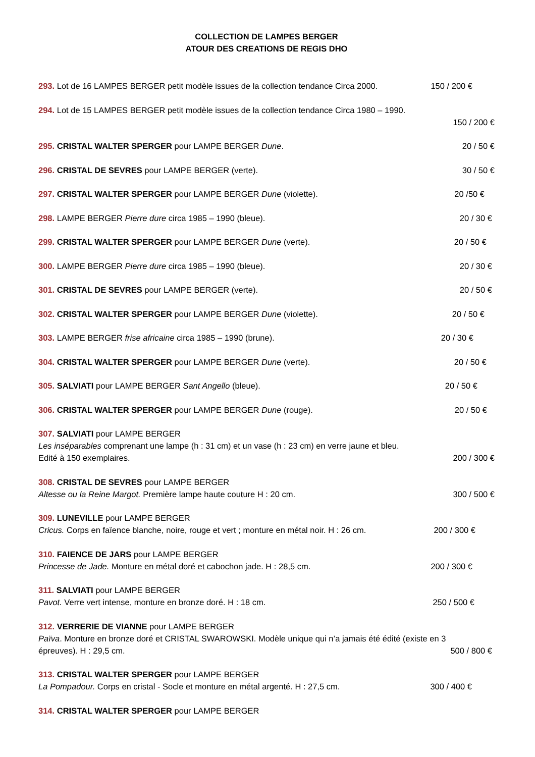COLLECTION DE LAMPES BERGER
ATOUR DES CREATIONS DE REGIS DHO
293. Lot de 16 LAMPES BERGER petit modèle issues de la collection tendance Circa 2000.
150 / 200 €
294. Lot de 15 LAMPES BERGER petit modèle issues de la collection tendance Circa 1980 – 1990.
150 / 200 €
295. CRISTAL WALTER SPERGER pour LAMPE BERGER Dune.
20 / 50 €
296. CRISTAL DE SEVRES pour LAMPE BERGER (verte).
30 / 50 €
297. CRISTAL WALTER SPERGER pour LAMPE BERGER Dune (violette).
20 /50 €
298. LAMPE BERGER Pierre dure circa 1985 – 1990 (bleue).
20 / 30 €
299. CRISTAL WALTER SPERGER pour LAMPE BERGER Dune (verte).
20 / 50 €
300. LAMPE BERGER Pierre dure circa 1985 – 1990 (bleue).
20 / 30 €
301. CRISTAL DE SEVRES pour LAMPE BERGER (verte).
20 / 50 €
302. CRISTAL WALTER SPERGER pour LAMPE BERGER Dune (violette).
20 / 50 €
303. LAMPE BERGER frise africaine circa 1985 – 1990 (brune).
20 / 30 €
304. CRISTAL WALTER SPERGER pour LAMPE BERGER Dune (verte).
20 / 50 €
305. SALVIATI pour LAMPE BERGER Sant Angello (bleue).
20 / 50 €
306. CRISTAL WALTER SPERGER pour LAMPE BERGER Dune (rouge).
20 / 50 €
307. SALVIATI pour LAMPE BERGER
Les inséparables comprenant une lampe (h : 31 cm) et un vase (h : 23 cm) en verre jaune et bleu.
Edité à 150 exemplaires.
200 / 300 €
308. CRISTAL DE SEVRES pour LAMPE BERGER
Altesse ou la Reine Margot. Première lampe haute couture H : 20 cm.
300 / 500 €
309. LUNEVILLE pour LAMPE BERGER
Cricus. Corps en faïence blanche, noire, rouge et vert ; monture en métal noir. H : 26 cm.
200 / 300 €
310. FAIENCE DE JARS pour LAMPE BERGER
Princesse de Jade. Monture en métal doré et cabochon jade. H : 28,5 cm.
200 / 300 €
311. SALVIATI pour LAMPE BERGER
Pavot. Verre vert intense, monture en bronze doré. H : 18 cm.
250 / 500 €
312. VERRERIE DE VIANNE pour LAMPE BERGER
Païva. Monture en bronze doré et CRISTAL SWAROWSKI. Modèle unique qui n’a jamais été édité (existe en 3 épreuves). H : 29,5 cm.
500 / 800 €
313. CRISTAL WALTER SPERGER pour LAMPE BERGER
La Pompadour. Corps en cristal - Socle et monture en métal argenté. H : 27,5 cm.
300 / 400 €
314. CRISTAL WALTER SPERGER pour LAMPE BERGER